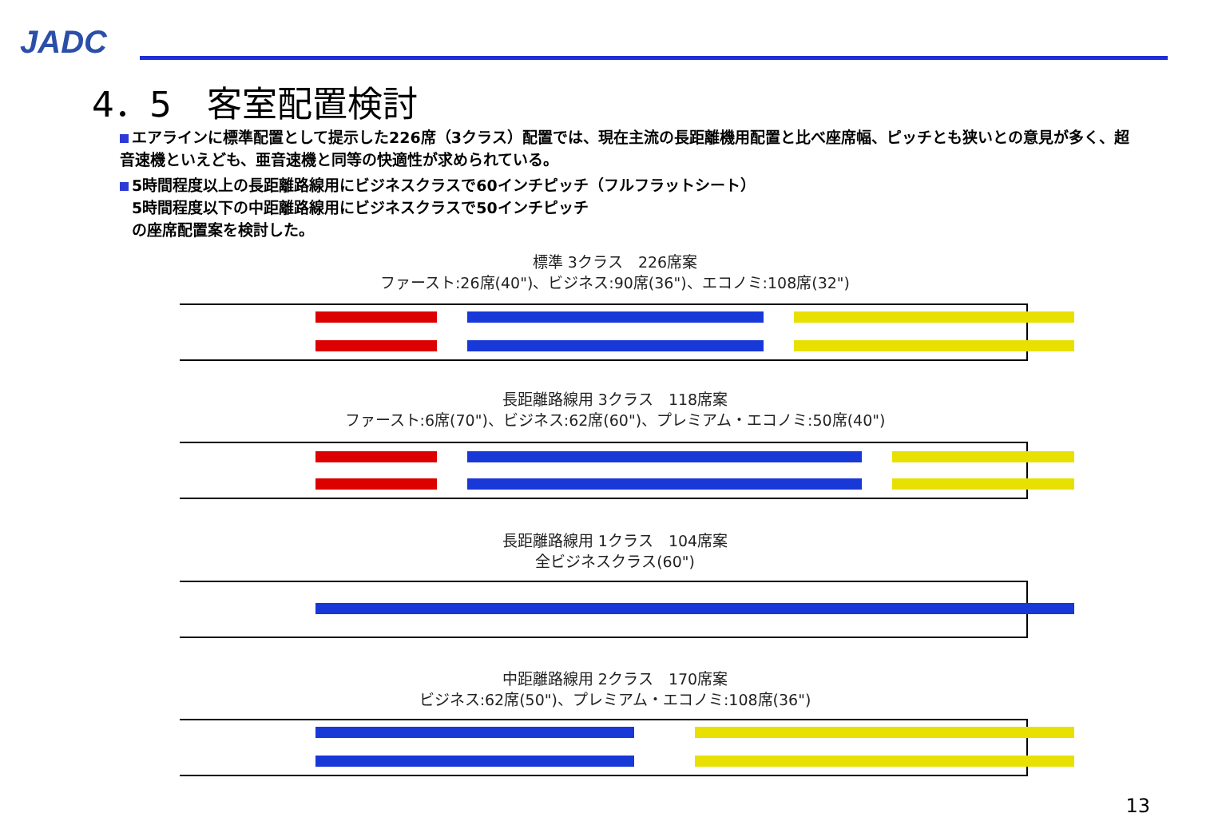JADC
4．5　客室配置検討
エアラインに標準配置として提示した226席（3クラス）配置では、現在主流の長距離機用配置と比べ座席幅、ピッチとも狭いとの意見が多く、超音速機といえども、亜音速機と同等の快適性が求められている。
5時間程度以上の長距離路線用にビジネスクラスで60インチピッチ（フルフラットシート）
5時間程度以下の中距離路線用にビジネスクラスで50インチピッチ
の座席配置案を検討した。
標準 3クラス　226席案
ファースト:26席(40")、ビジネス:90席(36")、エコノミ:108席(32")
長距離路線用 3クラス　118席案
ファースト:6席(70")、ビジネス:62席(60")、プレミアム・エコノミ:50席(40")
長距離路線用 1クラス　104席案
全ビジネスクラス(60")
中距離路線用 2クラス　170席案
ビジネス:62席(50")、プレミアム・エコノミ:108席(36")
13